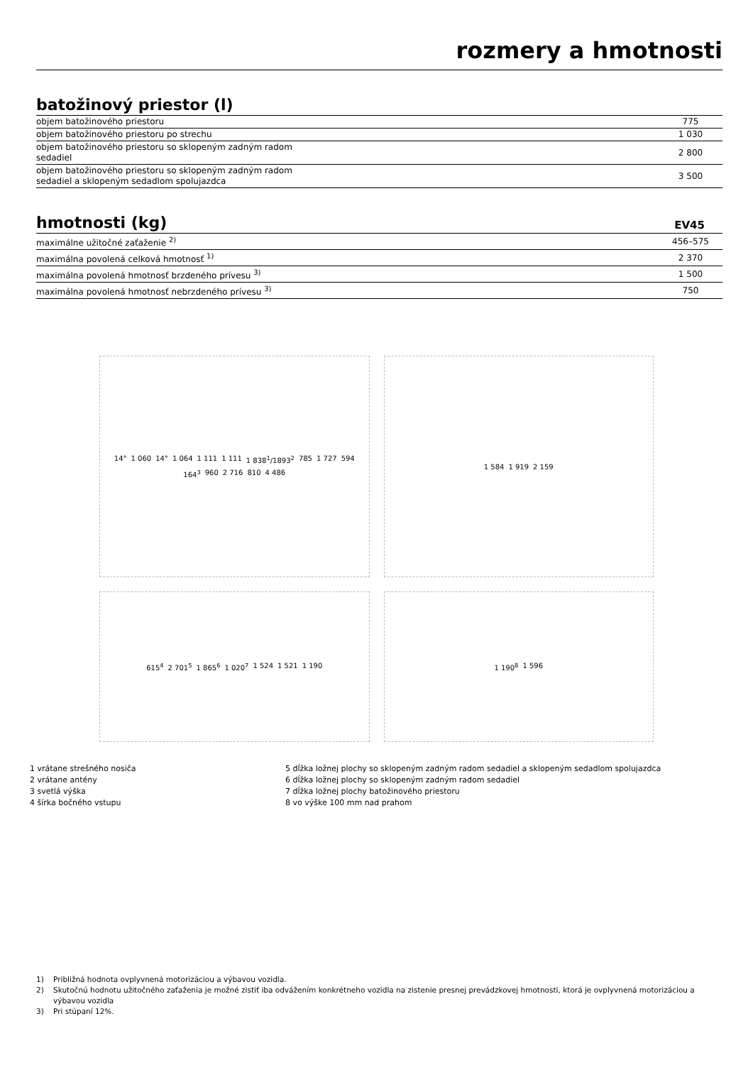rozmery a hmotnosti
batožinový priestor (l)
| objem batožinového priestoru | 775 |
| objem batožinového priestoru po strechu | 1 030 |
| objem batožinového priestoru so sklopeným zadným radom sedadiel | 2 800 |
| objem batožinového priestoru so sklopeným zadným radom sedadiel a sklopeným sedadlom spolujazdca | 3 500 |
hmotnosti (kg) EV45
| maximálne užitočné zaťaženie <sup>2)</sup> | 456–575 |
| maximálna povolená celková hmotnosť <sup>1)</sup> | 2 370 |
| maximálna povolená hmotnosť brzdeného prívesu <sup>3)</sup> | 1 500 |
| maximálna povolená hmotnosť nebrzdeného prívesu <sup>3)</sup> | 750 |
14° 1 060 14° 1 064 1 111 1 111 1 838<sup>1</sup>/1893<sup>2</sup> 785 1 727 594 164<sup>3</sup> 960 2 716 810 4 486
1 584 1 919 2 159
615<sup>4</sup> 2 701<sup>5</sup> 1 865<sup>6</sup> 1 020<sup>7</sup> 1 524 1 521 1 190
1 190<sup>8</sup> 1 596
1 vrátane strešného nosiča
2 vrátane antény
3 svetlá výška
4 šírka bočného vstupu
5 dĺžka ložnej plochy so sklopeným zadným radom sedadiel a sklopeným sedadlom spolujazdca
6 dĺžka ložnej plochy so sklopeným zadným radom sedadiel
7 dĺžka ložnej plochy batožinového priestoru
8 vo výške 100 mm nad prahom
1) Približná hodnota ovplyvnená motorizáciou a výbavou vozidla.
2) Skutočnú hodnotu užitočného zaťaženia je možné zistiť iba odvážením konkrétneho vozidla na zistenie presnej prevádzkovej hmotnosti, ktorá je ovplyvnená motorizáciou a výbavou vozidla
3) Pri stúpaní 12%.